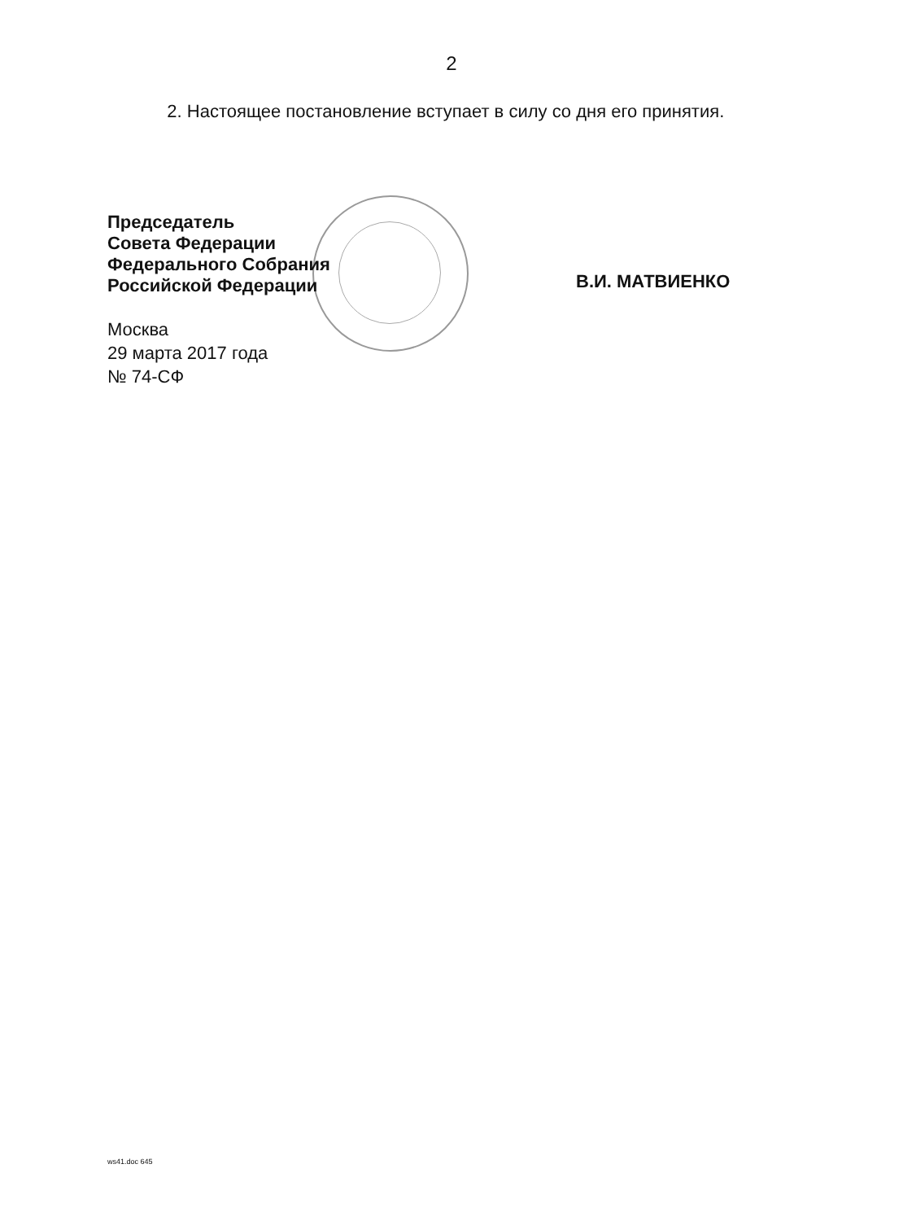2
2. Настоящее постановление вступает в силу со дня его принятия.
Председатель
Совета Федерации
Федерального Собрания
Российской Федерации
В.И. МАТВИЕНКО
Москва
29 марта 2017 года
№ 74-СФ
ws41.doc 645